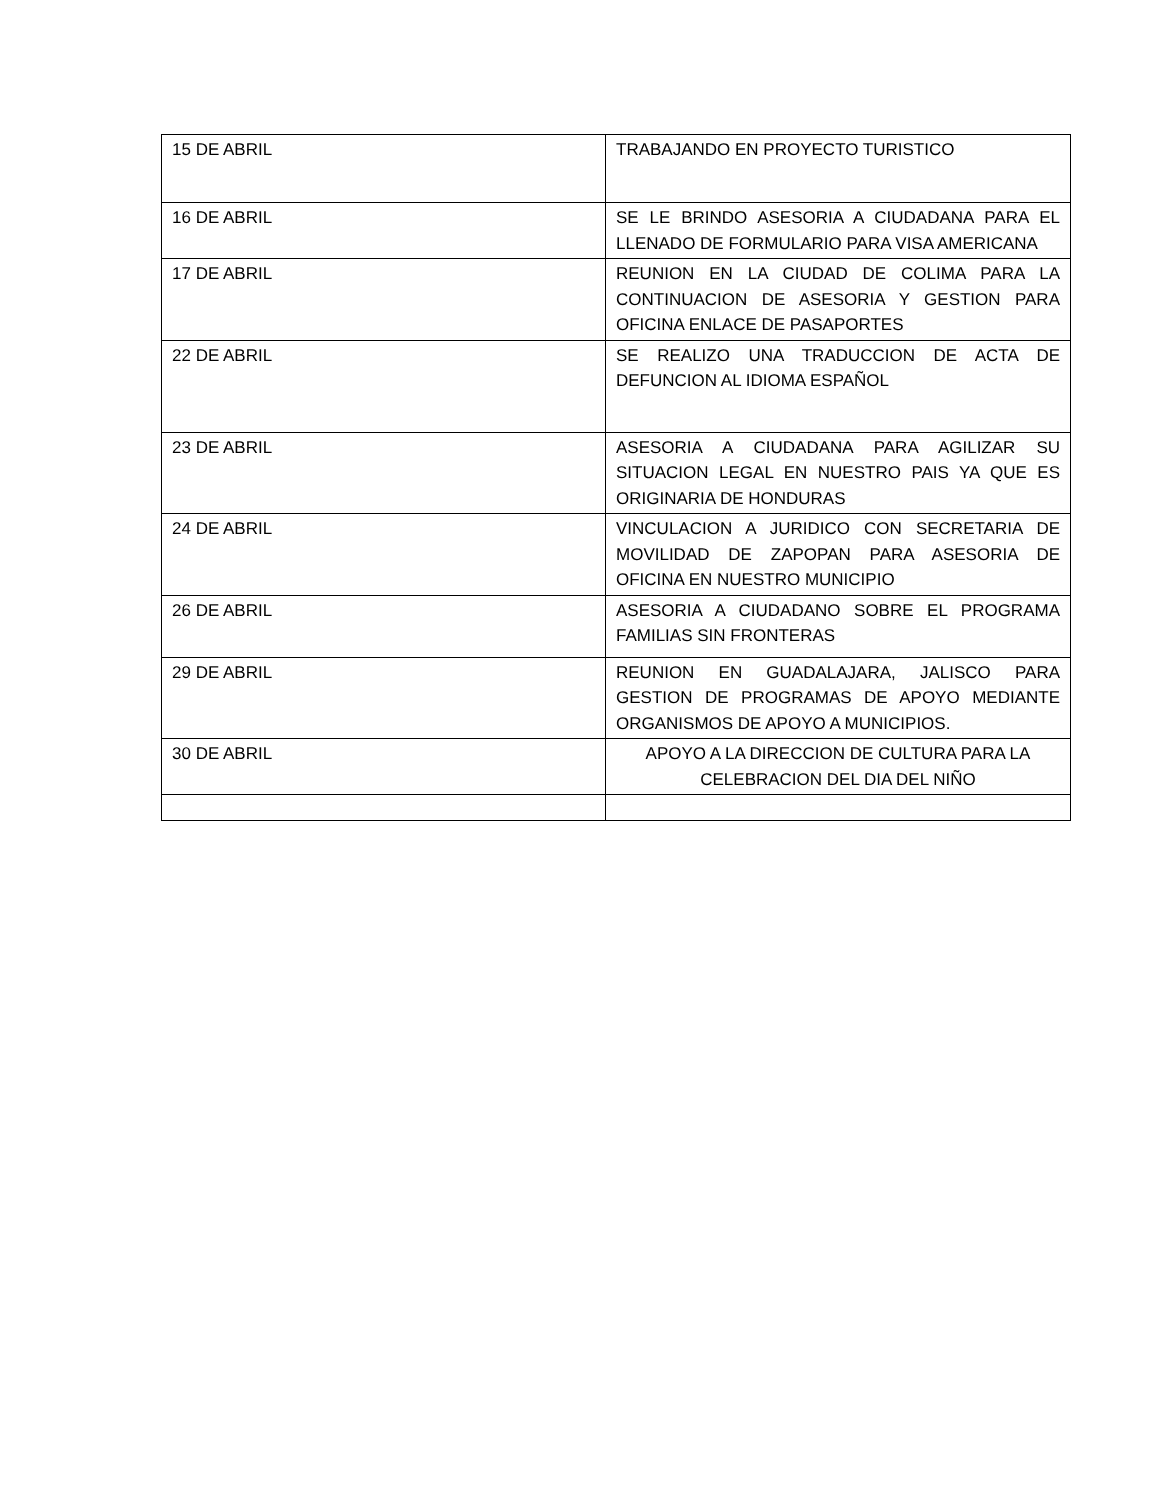| 15 DE ABRIL | TRABAJANDO EN PROYECTO TURISTICO |
| 16 DE ABRIL | SE LE BRINDO ASESORIA A CIUDADANA PARA EL LLENADO DE FORMULARIO PARA VISA AMERICANA |
| 17 DE ABRIL | REUNION EN LA CIUDAD DE COLIMA PARA LA CONTINUACION DE ASESORIA Y GESTION PARA OFICINA ENLACE DE PASAPORTES |
| 22 DE ABRIL | SE REALIZO UNA TRADUCCION DE ACTA DE DEFUNCION AL IDIOMA ESPAÑOL |
| 23 DE ABRIL | ASESORIA A CIUDADANA PARA AGILIZAR SU SITUACION LEGAL EN NUESTRO PAIS YA QUE ES ORIGINARIA DE HONDURAS |
| 24 DE ABRIL | VINCULACION A JURIDICO CON SECRETARIA DE MOVILIDAD DE ZAPOPAN PARA ASESORIA DE OFICINA EN NUESTRO MUNICIPIO |
| 26 DE ABRIL | ASESORIA A CIUDADANO SOBRE EL PROGRAMA FAMILIAS SIN FRONTERAS |
| 29 DE ABRIL | REUNION EN GUADALAJARA, JALISCO PARA GESTION DE PROGRAMAS DE APOYO MEDIANTE ORGANISMOS DE APOYO A MUNICIPIOS. |
| 30 DE ABRIL | APOYO A LA DIRECCION DE CULTURA PARA LA CELEBRACION DEL DIA DEL NIÑO |